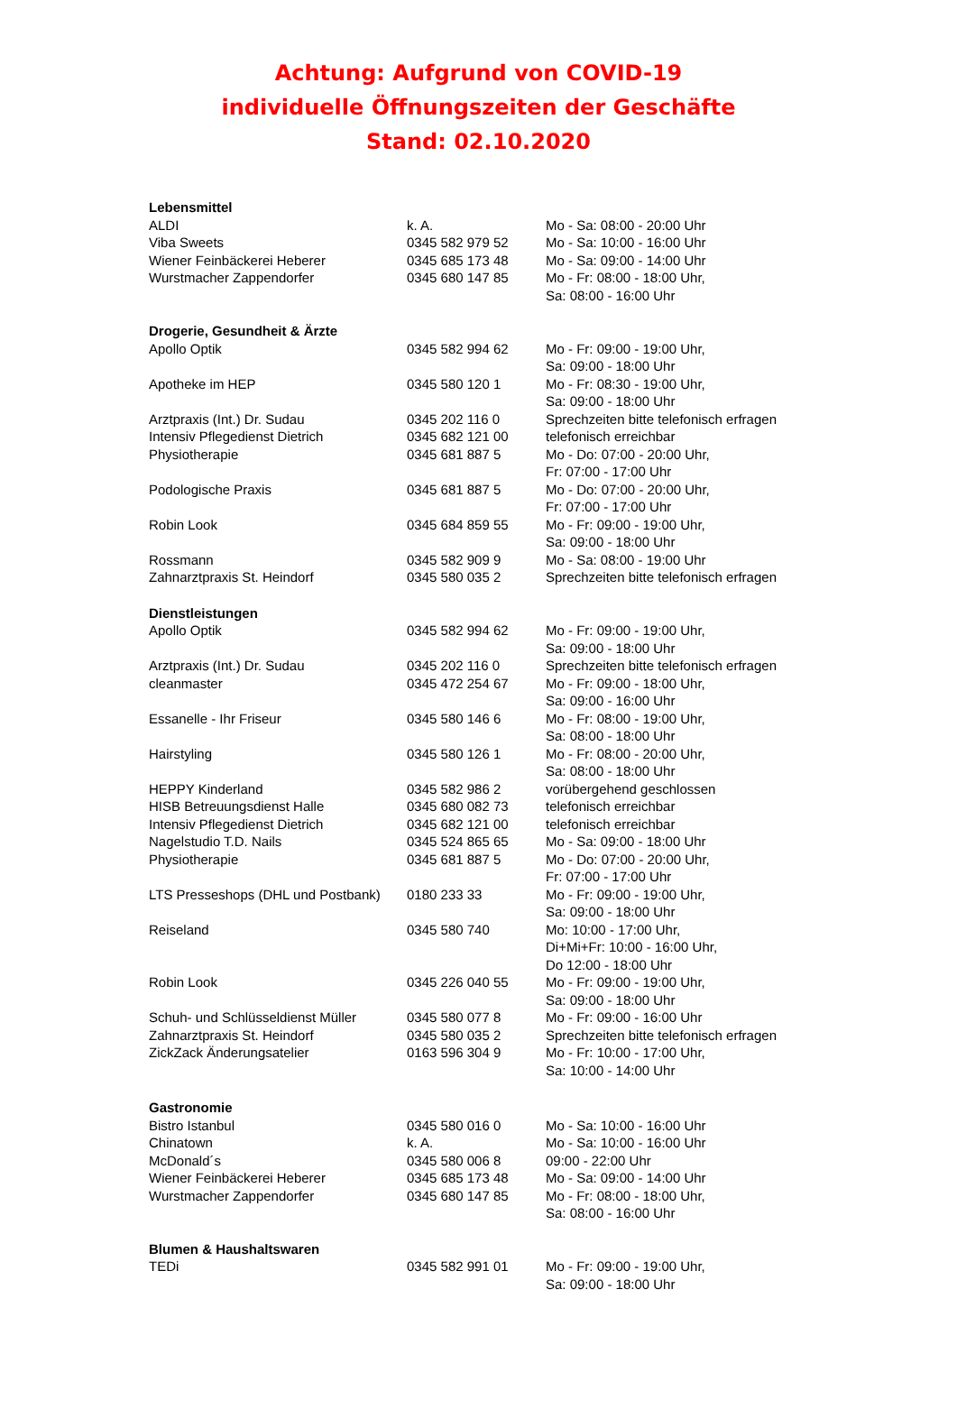Achtung: Aufgrund von COVID-19
individuelle Öffnungszeiten der Geschäfte
Stand: 02.10.2020
| Lebensmittel | | |
| ALDI | k. A. | Mo - Sa: 08:00 - 20:00 Uhr |
| Viba Sweets | 0345 582 979 52 | Mo - Sa: 10:00 - 16:00 Uhr |
| Wiener Feinbäckerei Heberer | 0345 685 173 48 | Mo - Sa: 09:00 - 14:00 Uhr |
| Wurstmacher Zappendorfer | 0345 680 147 85 | Mo - Fr: 08:00 - 18:00 Uhr, Sa: 08:00 - 16:00 Uhr |
| Drogerie, Gesundheit & Ärzte | | |
| Apollo Optik | 0345 582 994 62 | Mo - Fr: 09:00 - 19:00 Uhr, Sa: 09:00 - 18:00 Uhr |
| Apotheke im HEP | 0345 580 120 1 | Mo - Fr: 08:30 - 19:00 Uhr, Sa: 09:00 - 18:00 Uhr |
| Arztpraxis (Int.) Dr. Sudau | 0345 202 116 0 | Sprechzeiten bitte telefonisch erfragen |
| Intensiv Pflegedienst Dietrich | 0345 682 121 00 | telefonisch erreichbar |
| Physiotherapie | 0345 681 887 5 | Mo - Do: 07:00 - 20:00 Uhr, Fr: 07:00 - 17:00 Uhr |
| Podologische Praxis | 0345 681 887 5 | Mo - Do: 07:00 - 20:00 Uhr, Fr: 07:00 - 17:00 Uhr |
| Robin Look | 0345 684 859 55 | Mo - Fr: 09:00 - 19:00 Uhr, Sa: 09:00 - 18:00 Uhr |
| Rossmann | 0345 582 909 9 | Mo - Sa: 08:00 - 19:00 Uhr |
| Zahnarztpraxis St. Heindorf | 0345 580 035 2 | Sprechzeiten bitte telefonisch erfragen |
| Dienstleistungen | | |
| Apollo Optik | 0345 582 994 62 | Mo - Fr: 09:00 - 19:00 Uhr, Sa: 09:00 - 18:00 Uhr |
| Arztpraxis (Int.) Dr. Sudau | 0345 202 116 0 | Sprechzeiten bitte telefonisch erfragen |
| cleanmaster | 0345 472 254 67 | Mo - Fr: 09:00 - 18:00 Uhr, Sa: 09:00 - 16:00 Uhr |
| Essanelle - Ihr Friseur | 0345 580 146 6 | Mo - Fr: 08:00 - 19:00 Uhr, Sa: 08:00 - 18:00 Uhr |
| Hairstyling | 0345 580 126 1 | Mo - Fr: 08:00 - 20:00 Uhr, Sa: 08:00 - 18:00 Uhr |
| HEPPY Kinderland | 0345 582 986 2 | vorübergehend geschlossen |
| HISB Betreuungsdienst Halle | 0345 680 082 73 | telefonisch erreichbar |
| Intensiv Pflegedienst Dietrich | 0345 682 121 00 | telefonisch erreichbar |
| Nagelstudio T.D. Nails | 0345 524 865 65 | Mo - Sa: 09:00 - 18:00 Uhr |
| Physiotherapie | 0345 681 887 5 | Mo - Do: 07:00 - 20:00 Uhr, Fr: 07:00 - 17:00 Uhr |
| LTS Presseshops (DHL und Postbank) | 0180 233 33 | Mo - Fr: 09:00 - 19:00 Uhr, Sa: 09:00 - 18:00 Uhr |
| Reiseland | 0345 580 740 | Mo: 10:00 - 17:00 Uhr, Di+Mi+Fr: 10:00 - 16:00 Uhr, Do 12:00 - 18:00 Uhr |
| Robin Look | 0345 226 040 55 | Mo - Fr: 09:00 - 19:00 Uhr, Sa: 09:00 - 18:00 Uhr |
| Schuh- und Schlüsseldienst Müller | 0345 580 077 8 | Mo - Fr: 09:00 - 16:00 Uhr |
| Zahnarztpraxis St. Heindorf | 0345 580 035 2 | Sprechzeiten bitte telefonisch erfragen |
| ZickZack Änderungsatelier | 0163 596 304 9 | Mo - Fr: 10:00 - 17:00 Uhr, Sa: 10:00 - 14:00 Uhr |
| Gastronomie | | |
| Bistro Istanbul | 0345 580 016 0 | Mo - Sa: 10:00 - 16:00 Uhr |
| Chinatown | k. A. | Mo - Sa: 10:00 - 16:00 Uhr |
| McDonald´s | 0345 580 006 8 | 09:00 - 22:00 Uhr |
| Wiener Feinbäckerei Heberer | 0345 685 173 48 | Mo - Sa: 09:00 - 14:00 Uhr |
| Wurstmacher Zappendorfer | 0345 680 147 85 | Mo - Fr: 08:00 - 18:00 Uhr, Sa: 08:00 - 16:00 Uhr |
| Blumen & Haushaltswaren | | |
| TEDi | 0345 582 991 01 | Mo - Fr: 09:00 - 19:00 Uhr, Sa: 09:00 - 18:00 Uhr |